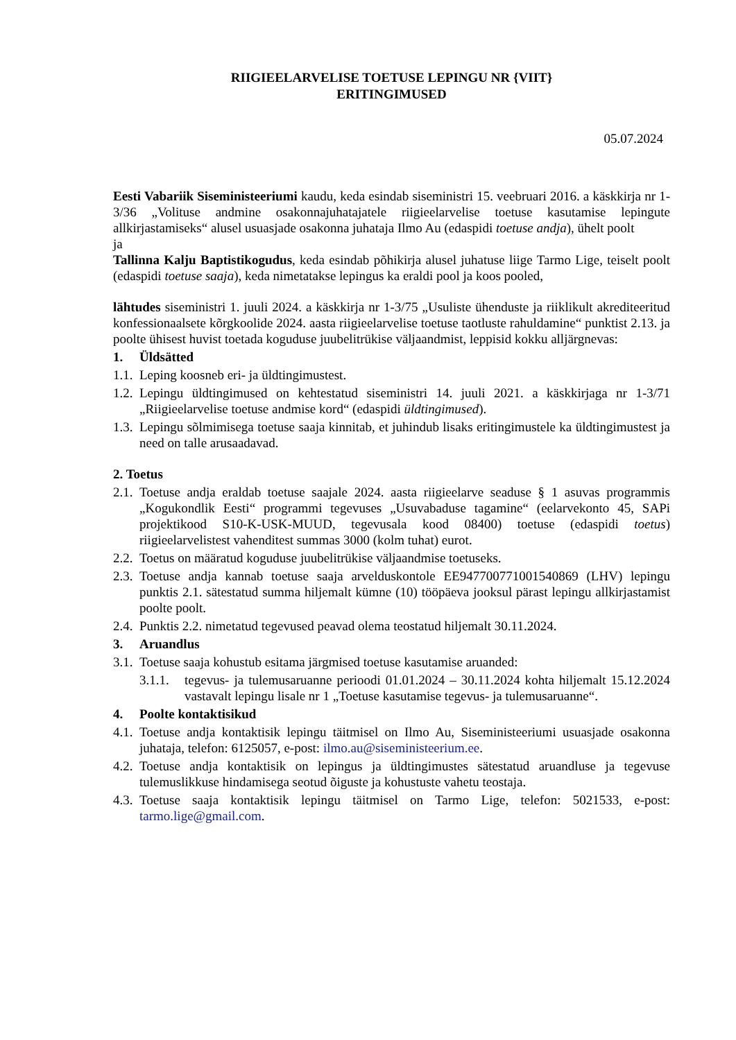RIIGIEELARVELISE TOETUSE LEPINGU NR {VIIT}
ERITINGIMUSED
05.07.2024
Eesti Vabariik Siseministeeriumi kaudu, keda esindab siseministri 15. veebruari 2016. a käskkirja nr 1-3/36 „Volituse andmine osakonnajuhatajatele riigieelarvelise toetuse kasutamise lepingute allkirjastamiseks“ alusel usuasjade osakonna juhataja Ilmo Au (edaspidi toetuse andja), ühelt poolt
ja
Tallinna Kalju Baptistikogudus, keda esindab põhikirja alusel juhatuse liige Tarmo Lige, teiselt poolt (edaspidi toetuse saaja), keda nimetatakse lepingus ka eraldi pool ja koos pooled,
lähtudes siseministri 1. juuli 2024. a käskkirja nr 1-3/75 „Usuliste ühenduste ja riiklikult akrediteeritud konfessionaalsete kõrgkoolide 2024. aasta riigieelarvelise toetuse taotluste rahuldamine“ punktist 2.13. ja poolte ühisest huvist toetada koguduse juubelitrükise väljaandmist, leppisid kokku alljärgnevas:
1. Üldsätted
1.1. Leping koosneb eri- ja üldtingimustest.
1.2. Lepingu üldtingimused on kehtestatud siseministri 14. juuli 2021. a käskkirjaga nr 1-3/71 „Riigieelarvelise toetuse andmise kord“ (edaspidi üldtingimused).
1.3. Lepingu sõlmimisega toetuse saaja kinnitab, et juhindub lisaks eritingimustele ka üldtingimustest ja need on talle arusaadavad.
2. Toetus
2.1. Toetuse andja eraldab toetuse saajale 2024. aasta riigieelarve seaduse § 1 asuvas programmis „Kogukondlik Eesti“ programmi tegevuses „Usuvabaduse tagamine“ (eelarvekonto 45, SAPi projektikood S10-K-USK-MUUD, tegevusala kood 08400) toetuse (edaspidi toetus) riigieelarvelistest vahenditest summas 3000 (kolm tuhat) eurot.
2.2. Toetus on määratud koguduse juubelitrükise väljaandmise toetuseks.
2.3. Toetuse andja kannab toetuse saaja arvelduskontole EE947700771001540869 (LHV) lepingu punktis 2.1. sätestatud summa hiljemalt kümne (10) tööpäeva jooksul pärast lepingu allkirjastamist poolte poolt.
2.4. Punktis 2.2. nimetatud tegevused peavad olema teostatud hiljemalt 30.11.2024.
3. Aruandlus
3.1. Toetuse saaja kohustub esitama järgmised toetuse kasutamise aruanded:
3.1.1. tegevus- ja tulemusaruanne perioodi 01.01.2024 – 30.11.2024 kohta hiljemalt 15.12.2024 vastavalt lepingu lisale nr 1 „Toetuse kasutamise tegevus- ja tulemusaruanne“.
4. Poolte kontaktisikud
4.1. Toetuse andja kontaktisik lepingu täitmisel on Ilmo Au, Siseministeeriumi usuasjade osakonna juhataja, telefon: 6125057, e-post: ilmo.au@siseministeerium.ee.
4.2. Toetuse andja kontaktisik on lepingus ja üldtingimustes sätestatud aruandluse ja tegevuse tulemuslikkuse hindamisega seotud õiguste ja kohustuste vahetu teostaja.
4.3. Toetuse saaja kontaktisik lepingu täitmisel on Tarmo Lige, telefon: 5021533, e-post: tarmo.lige@gmail.com.